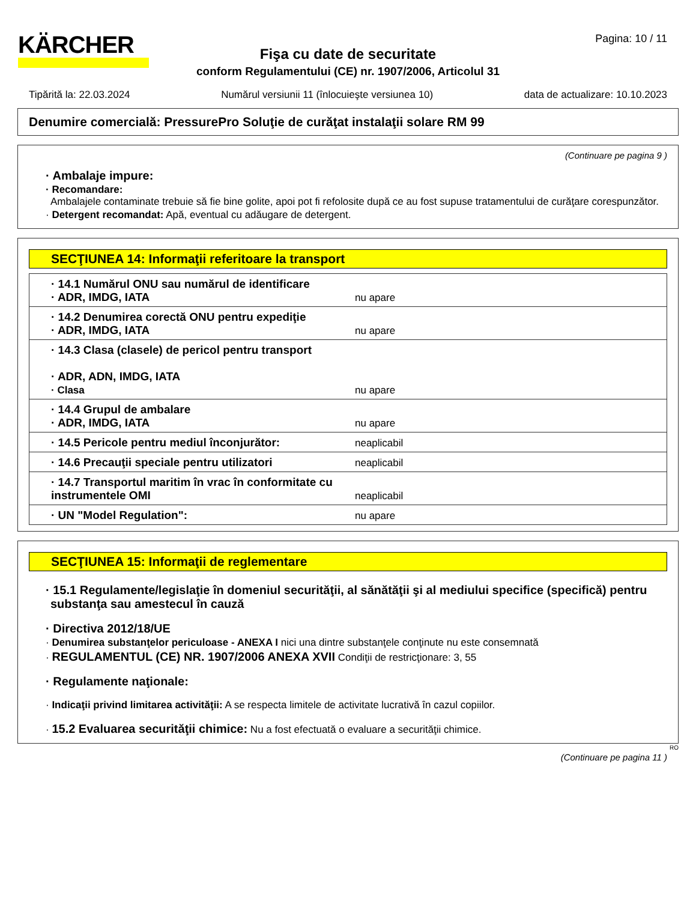KÄRCHER Pagina: 10 / 11
Fişa cu date de securitate
conform Regulamentului (CE) nr. 1907/2006, Articolul 31
Tipărită la: 22.03.2024 Numărul versiunii 11 (înlocuieşte versiunea 10) data de actualizare: 10.10.2023
Denumire comercială: PressurePro Soluţie de curăţat instalaţii solare RM 99
(Continuare pe pagina 9 )
· Ambalaje impure:
· Recomandare:
Ambalajele contaminate trebuie să fie bine golite, apoi pot fi refolosite după ce au fost supuse tratamentului de curăţare corespunzător.
· Detergent recomandat: Apă, eventual cu adăugare de detergent.
SECŢIUNEA 14: Informaţii referitoare la transport
| · 14.1 Numărul ONU sau numărul de identificare · ADR, IMDG, IATA | nu apare |
| · 14.2 Denumirea corectă ONU pentru expediţie · ADR, IMDG, IATA | nu apare |
| · 14.3 Clasa (clasele) de pericol pentru transport · ADR, ADN, IMDG, IATA · Clasa | nu apare |
| · 14.4 Grupul de ambalare · ADR, IMDG, IATA | nu apare |
| · 14.5 Pericole pentru mediul înconjurător: | neaplicabil |
| · 14.6 Precauţii speciale pentru utilizatori | neaplicabil |
| · 14.7 Transportul maritim în vrac în conformitate cu instrumentele OMI | neaplicabil |
| · UN "Model Regulation": | nu apare |
SECŢIUNEA 15: Informaţii de reglementare
· 15.1 Regulamente/legislaţie în domeniul securităţii, al sănătăţii şi al mediului specifice (specifică) pentru substanţa sau amestecul în cauză
· Directiva 2012/18/UE
· Denumirea substanţelor periculoase - ANEXA I nici una dintre substanţele conţinute nu este consemnată
· REGULAMENTUL (CE) NR. 1907/2006 ANEXA XVII Condiţii de restricţionare: 3, 55
· Regulamente naţionale:
· Indicaţii privind limitarea activităţii: A se respecta limitele de activitate lucrativă în cazul copiilor.
· 15.2 Evaluarea securităţii chimice: Nu a fost efectuată o evaluare a securităţii chimice.
RO
(Continuare pe pagina 11 )